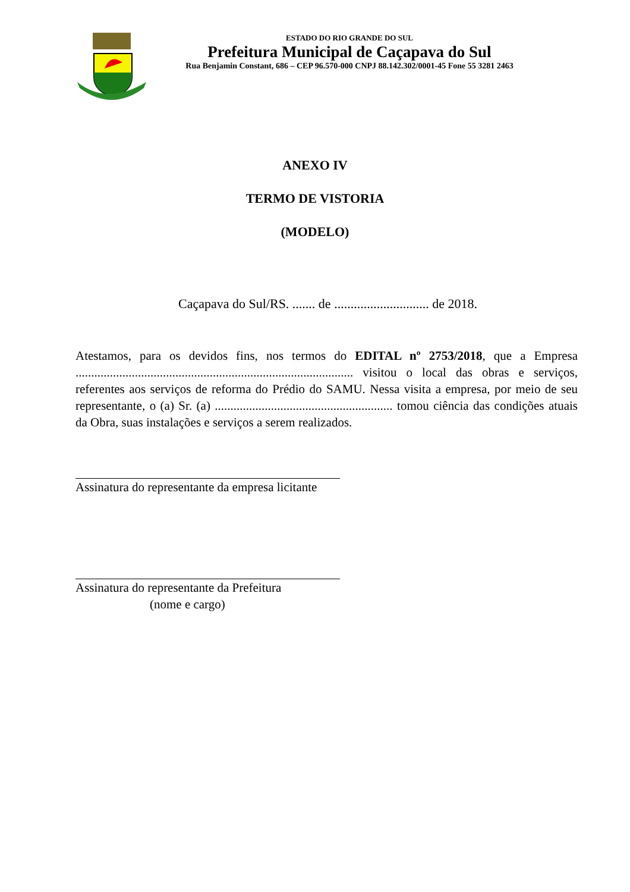ESTADO DO RIO GRANDE DO SUL
Prefeitura Municipal de Caçapava do Sul
Rua Benjamin Constant, 686 – CEP 96.570-000 CNPJ 88.142.302/0001-45 Fone 55 3281 2463
ANEXO IV
TERMO DE VISTORIA
(MODELO)
Caçapava do Sul/RS. ....... de ............................. de 2018.
Atestamos, para os devidos fins, nos termos do EDITAL nº 2753/2018, que a Empresa ......................................................................................... visitou o local das obras e serviços, referentes aos serviços de reforma do Prédio do SAMU. Nessa visita a empresa, por meio de seu representante, o (a) Sr. (a) ......................................................... tomou ciência das condições atuais da Obra, suas instalações e serviços a serem realizados.
Assinatura do representante da empresa licitante
Assinatura do representante da Prefeitura
(nome e cargo)